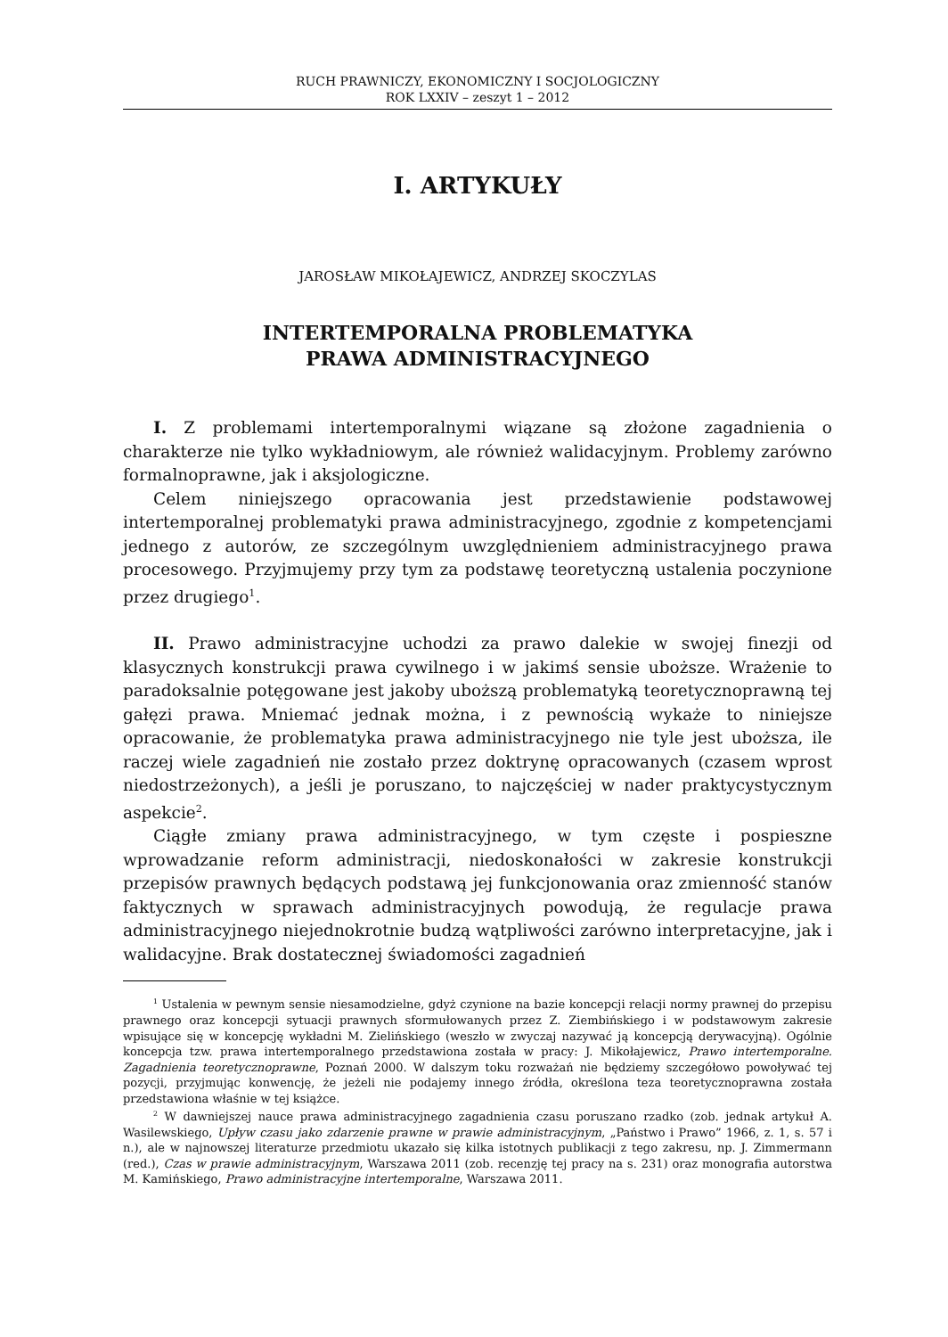RUCH PRAWNICZY, EKONOMICZNY I SOCJOLOGICZNY
ROK LXXIV – zeszyt 1 – 2012
I. ARTYKUŁY
JAROSŁAW MIKOŁAJEWICZ, ANDRZEJ SKOCZYLAS
INTERTEMPORALNA PROBLEMATYKA
PRAWA ADMINISTRACYJNEGO
I. Z problemami intertemporalnymi wiązane są złożone zagadnienia o charakterze nie tylko wykładniowym, ale również walidacyjnym. Problemy zarówno formalnoprawne, jak i aksjologiczne.
Celem niniejszego opracowania jest przedstawienie podstawowej intertemporalnej problematyki prawa administracyjnego, zgodnie z kompetencjami jednego z autorów, ze szczególnym uwzględnieniem administracyjnego prawa procesowego. Przyjmujemy przy tym za podstawę teoretyczną ustalenia poczynione przez drugiego<sup>1</sup>.
II. Prawo administracyjne uchodzi za prawo dalekie w swojej finezji od klasycznych konstrukcji prawa cywilnego i w jakimś sensie uboższe. Wrażenie to paradoksalnie potęgowane jest jakoby uboższą problematyką teoretycznoprawną tej gałęzi prawa. Mniemać jednak można, i z pewnością wykaże to niniejsze opracowanie, że problematyka prawa administracyjnego nie tyle jest uboższa, ile raczej wiele zagadnień nie zostało przez doktrynę opracowanych (czasem wprost niedostrzeżonych), a jeśli je poruszano, to najczęściej w nader praktycystycznym aspekcie<sup>2</sup>.
Ciągłe zmiany prawa administracyjnego, w tym częste i pospieszne wprowadzanie reform administracji, niedoskonałości w zakresie konstrukcji przepisów prawnych będących podstawą jej funkcjonowania oraz zmienność stanów faktycznych w sprawach administracyjnych powodują, że regulacje prawa administracyjnego niejednokrotnie budzą wątpliwości zarówno interpretacyjne, jak i walidacyjne. Brak dostatecznej świadomości zagadnień
<sup>1</sup> Ustalenia w pewnym sensie niesamodzielne, gdyż czynione na bazie koncepcji relacji normy prawnej do przepisu prawnego oraz koncepcji sytuacji prawnych sformułowanych przez Z. Ziembińskiego i w podstawowym zakresie wpisujące się w koncepcję wykładni M. Zielińskiego (weszło w zwyczaj nazywać ją koncepcją derywacyjną). Ogólnie koncepcja tzw. prawa intertemporalnego przedstawiona została w pracy: J. Mikołajewicz, Prawo intertemporalne. Zagadnienia teoretycznoprawne, Poznań 2000. W dalszym toku rozważań nie będziemy szczegółowo powoływać tej pozycji, przyjmując konwencję, że jeżeli nie podajemy innego źródła, określona teza teoretycznoprawna została przedstawiona właśnie w tej książce.
<sup>2</sup> W dawniejszej nauce prawa administracyjnego zagadnienia czasu poruszano rzadko (zob. jednak artykuł A. Wasilewskiego, Upływ czasu jako zdarzenie prawne w prawie administracyjnym, „Państwo i Prawo” 1966, z. 1, s. 57 i n.), ale w najnowszej literaturze przedmiotu ukazało się kilka istotnych publikacji z tego zakresu, np. J. Zimmermann (red.), Czas w prawie administracyjnym, Warszawa 2011 (zob. recenzję tej pracy na s. 231) oraz monografia autorstwa M. Kamińskiego, Prawo administracyjne intertemporalne, Warszawa 2011.